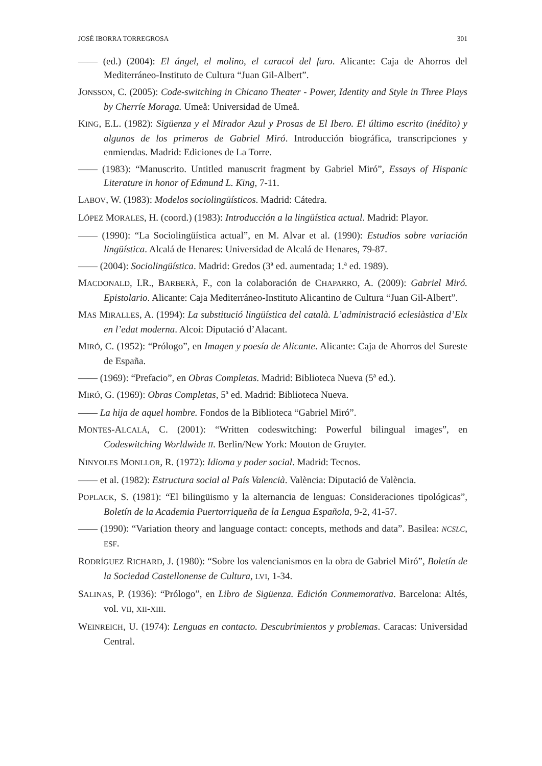JOSÉ IBORRA TORREGROSA 301
—— (ed.) (2004): El ángel, el molino, el caracol del faro. Alicante: Caja de Ahorros del Mediterráneo-Instituto de Cultura “Juan Gil-Albert”.
JONSSON, C. (2005): Code-switching in Chicano Theater - Power, Identity and Style in Three Plays by Cherríe Moraga. Umeå: Universidad de Umeå.
KING, E.L. (1982): Sigüenza y el Mirador Azul y Prosas de El Ibero. El último escrito (inédito) y algunos de los primeros de Gabriel Miró. Introducción biográfica, transcripciones y enmiendas. Madrid: Ediciones de La Torre.
—— (1983): “Manuscrito. Untitled manuscrit fragment by Gabriel Miró”, Essays of Hispanic Literature in honor of Edmund L. King, 7-11.
LABOV, W. (1983): Modelos sociolingüísticos. Madrid: Cátedra.
LÓPEZ MORALES, H. (coord.) (1983): Introducción a la lingüística actual. Madrid: Playor.
—— (1990): “La Sociolingüística actual”, en M. Alvar et al. (1990): Estudios sobre variación lingüística. Alcalá de Henares: Universidad de Alcalá de Henares, 79-87.
—— (2004): Sociolingüística. Madrid: Gredos (3ª ed. aumentada; 1.ª ed. 1989).
MACDONALD, I.R., BARBERÀ, F., con la colaboración de CHAPARRO, A. (2009): Gabriel Miró. Epistolario. Alicante: Caja Mediterráneo-Instituto Alicantino de Cultura “Juan Gil-Albert”.
MAS MIRALLES, A. (1994): La substitució lingüística del català. L’administració eclesiàstica d’Elx en l’edat moderna. Alcoi: Diputació d’Alacant.
MIRÓ, C. (1952): “Prólogo”, en Imagen y poesía de Alicante. Alicante: Caja de Ahorros del Sureste de España.
—— (1969): “Prefacio”, en Obras Completas. Madrid: Biblioteca Nueva (5ª ed.).
MIRÓ, G. (1969): Obras Completas, 5ª ed. Madrid: Biblioteca Nueva.
—— La hija de aquel hombre. Fondos de la Biblioteca “Gabriel Miró”.
MONTES-ALCALÁ, C. (2001): “Written codeswitching: Powerful bilingual images”, en Codeswitching Worldwide II. Berlin/New York: Mouton de Gruyter.
NINYOLES MONLLOR, R. (1972): Idioma y poder social. Madrid: Tecnos.
—— et al. (1982): Estructura social al País Valencià. València: Diputació de València.
POPLACK, S. (1981): “El bilingüismo y la alternancia de lenguas: Consideraciones tipológicas”, Boletín de la Academia Puertorriqueña de la Lengua Española, 9-2, 41-57.
—— (1990): “Variation theory and language contact: concepts, methods and data”. Basilea: NCSLC, ESF.
RODRÍGUEZ RICHARD, J. (1980): “Sobre los valencianismos en la obra de Gabriel Miró”, Boletín de la Sociedad Castellonense de Cultura, LVI, 1-34.
SALINAS, P. (1936): “Prólogo”, en Libro de Sigüenza. Edición Conmemorativa. Barcelona: Altés, vol. VII, XII-XIII.
WEINREICH, U. (1974): Lenguas en contacto. Descubrimientos y problemas. Caracas: Universidad Central.